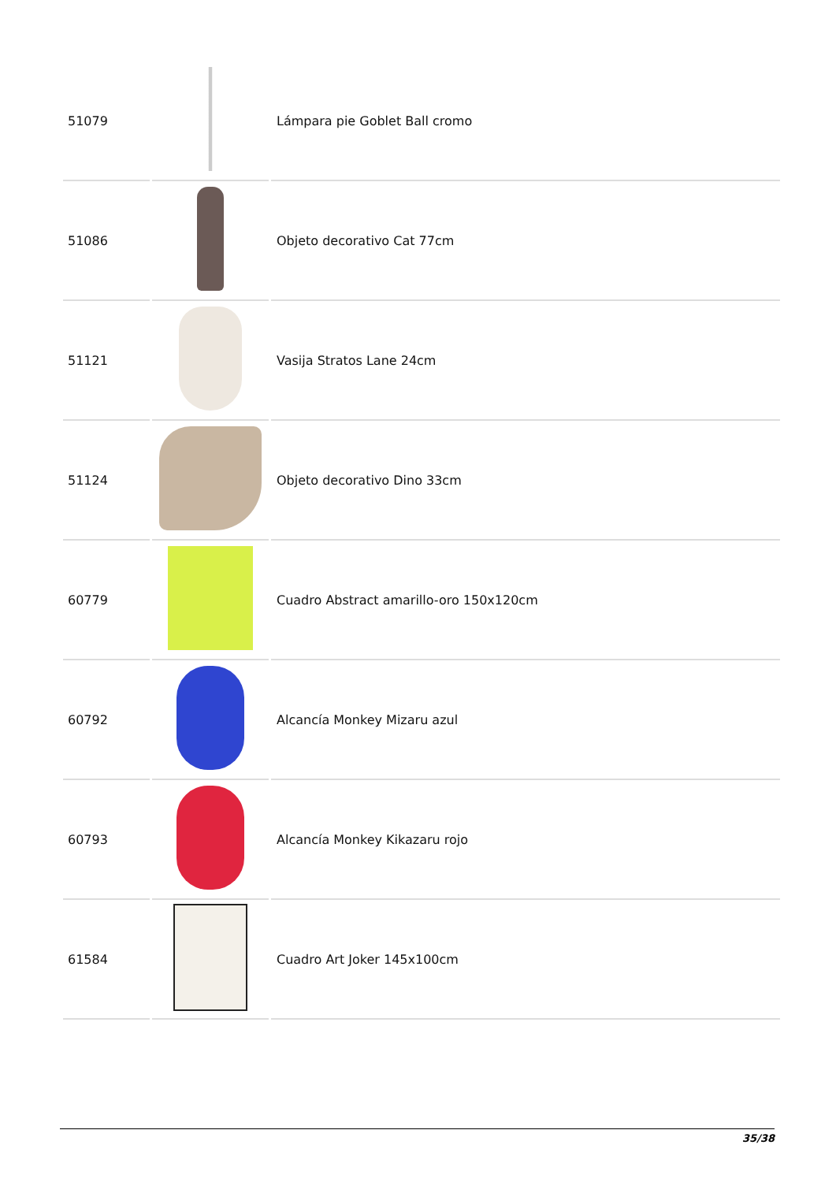| 51079 | | Lámpara pie Goblet Ball cromo |
| 51086 | | Objeto decorativo Cat 77cm |
| 51121 | | Vasija Stratos Lane 24cm |
| 51124 | | Objeto decorativo Dino 33cm |
| 60779 | | Cuadro Abstract amarillo-oro 150x120cm |
| 60792 | | Alcancía Monkey Mizaru azul |
| 60793 | | Alcancía Monkey Kikazaru rojo |
| 61584 | | Cuadro Art Joker 145x100cm |
35/38